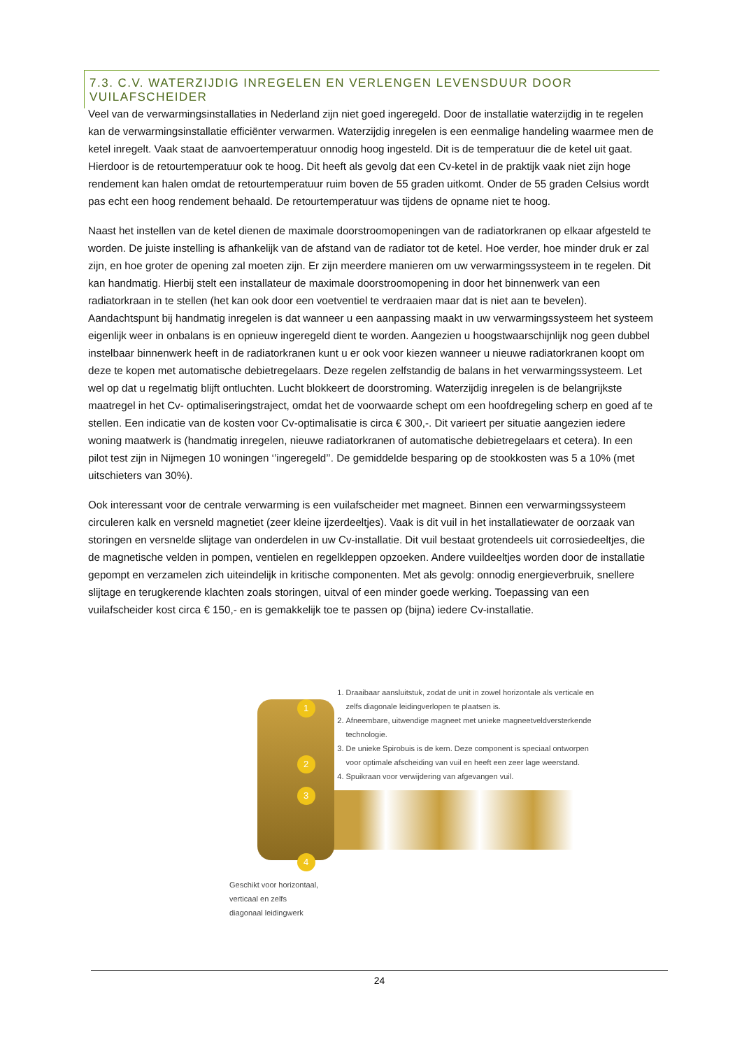7.3. C.V. WATERZIJDIG INREGELEN EN VERLENGEN LEVENSDUUR DOOR VUILAFSCHEIDER
Veel van de verwarmingsinstallaties in Nederland zijn niet goed ingeregeld. Door de installatie waterzijdig in te regelen kan de verwarmingsinstallatie efficiënter verwarmen. Waterzijdig inregelen is een eenmalige handeling waarmee men de ketel inregelt. Vaak staat de aanvoertemperatuur onnodig hoog ingesteld. Dit is de temperatuur die de ketel uit gaat. Hierdoor is de retourtemperatuur ook te hoog. Dit heeft als gevolg dat een Cv-ketel in de praktijk vaak niet zijn hoge rendement kan halen omdat de retourtemperatuur ruim boven de 55 graden uitkomt. Onder de 55 graden Celsius wordt pas echt een hoog rendement behaald. De retourtemperatuur was tijdens de opname niet te hoog.
Naast het instellen van de ketel dienen de maximale doorstroomopeningen van de radiatorkranen op elkaar afgesteld te worden. De juiste instelling is afhankelijk van de afstand van de radiator tot de ketel. Hoe verder, hoe minder druk er zal zijn, en hoe groter de opening zal moeten zijn. Er zijn meerdere manieren om uw verwarmingssysteem in te regelen. Dit kan handmatig. Hierbij stelt een installateur de maximale doorstroomopening in door het binnenwerk van een radiatorkraan in te stellen (het kan ook door een voetventiel te verdraaien maar dat is niet aan te bevelen). Aandachtspunt bij handmatig inregelen is dat wanneer u een aanpassing maakt in uw verwarmingssysteem het systeem eigenlijk weer in onbalans is en opnieuw ingeregeld dient te worden. Aangezien u hoogstwaarschijnlijk nog geen dubbel instelbaar binnenwerk heeft in de radiatorkranen kunt u er ook voor kiezen wanneer u nieuwe radiatorkranen koopt om deze te kopen met automatische debietregelaars. Deze regelen zelfstandig de balans in het verwarmingssysteem. Let wel op dat u regelmatig blijft ontluchten. Lucht blokkeert de doorstroming. Waterzijdig inregelen is de belangrijkste maatregel in het Cv- optimaliseringstraject, omdat het de voorwaarde schept om een hoofdregeling scherp en goed af te stellen. Een indicatie van de kosten voor Cv-optimalisatie is circa € 300,-. Dit varieert per situatie aangezien iedere woning maatwerk is (handmatig inregelen, nieuwe radiatorkranen of automatische debietregelaars et cetera). In een pilot test zijn in Nijmegen 10 woningen ‘’ingeregeld’’. De gemiddelde besparing op de stookkosten was 5 a 10% (met uitschieters van 30%).
Ook interessant voor de centrale verwarming is een vuilafscheider met magneet. Binnen een verwarmingssysteem circuleren kalk en versneld magnetiet (zeer kleine ijzerdeeltjes). Vaak is dit vuil in het installatiewater de oorzaak van storingen en versnelde slijtage van onderdelen in uw Cv-installatie. Dit vuil bestaat grotendeels uit corrosiedeeltjes, die de magnetische velden in pompen, ventielen en regelkleppen opzoeken. Andere vuildeeltjes worden door de installatie gepompt en verzamelen zich uiteindelijk in kritische componenten. Met als gevolg: onnodig energieverbruik, snellere slijtage en terugkerende klachten zoals storingen, uitval of een minder goede werking. Toepassing van een vuilafscheider kost circa € 150,- en is gemakkelijk toe te passen op (bijna) iedere Cv-installatie.
1
2
3
4
Geschikt voor horizontaal, verticaal en zelfs
diagonaal leidingwerk
1. Draaibaar aansluitstuk, zodat de unit in zowel horizontale als verticale en zelfs diagonale leidingverlopen te plaatsen is.
2. Afneembare, uitwendige magneet met unieke magneetveldversterkende technologie.
3. De unieke Spirobuis is de kern. Deze component is speciaal ontworpen voor optimale afscheiding van vuil en heeft een zeer lage weerstand.
4. Spuikraan voor verwijdering van afgevangen vuil.
24